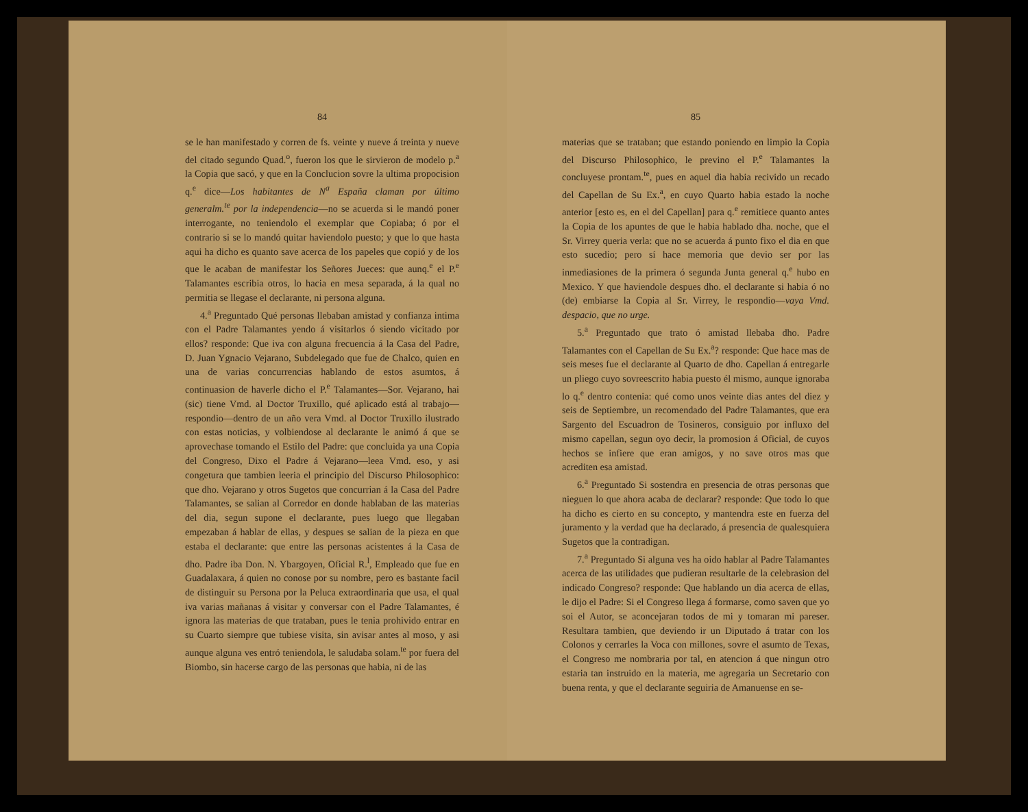84
se le han manifestado y corren de fs. veinte y nueve á treinta y nueve del citado segundo Quad.<sup>o</sup>, fueron los que le sirvieron de modelo p.<sup>a</sup> la Copia que sacó, y que en la Conclucion sovre la ultima propocision q.<sup>e</sup> dice—Los habitantes de N<sup>a</sup> España claman por último generalm.<sup>te</sup> por la independencia—no se acuerda si le mandó poner interrogante, no teniendolo el exemplar que Copiaba; ó por el contrario si se lo mandó quitar haviendolo puesto; y que lo que hasta aqui ha dicho es quanto save acerca de los papeles que copió y de los que le acaban de manifestar los Señores Jueces: que aunq.<sup>e</sup> el P.<sup>e</sup> Talamantes escribia otros, lo hacia en mesa separada, á la qual no permitia se llegase el declarante, ni persona alguna.
4.<sup>a</sup> Preguntado Qué personas llebaban amistad y confianza intima con el Padre Talamantes yendo á visitarlos ó siendo vicitado por ellos? responde: Que iva con alguna frecuencia á la Casa del Padre, D. Juan Ygnacio Vejarano, Subdelegado que fue de Chalco, quien en una de varias concurrencias hablando de estos asumtos, á continuasion de haverle dicho el P.<sup>e</sup> Talamantes—Sor. Vejarano, hai (sic) tiene Vmd. al Doctor Truxillo, qué aplicado está al trabajo—respondio—dentro de un año vera Vmd. al Doctor Truxillo ilustrado con estas noticias, y volbiendose al declarante le animó á que se aprovechase tomando el Estilo del Padre: que concluida ya una Copia del Congreso, Dixo el Padre á Vejarano—leea Vmd. eso, y asi congetura que tambien leeria el principio del Discurso Philosophico: que dho. Vejarano y otros Sugetos que concurrian á la Casa del Padre Talamantes, se salian al Corredor en donde hablaban de las materias del dia, segun supone el declarante, pues luego que llegaban empezaban á hablar de ellas, y despues se salian de la pieza en que estaba el declarante: que entre las personas acistentes á la Casa de dho. Padre iba Don. N. Ybargoyen, Oficial R.<sup>l</sup>, Empleado que fue en Guadalaxara, á quien no conose por su nombre, pero es bastante facil de distinguir su Persona por la Peluca extraordinaria que usa, el qual iva varias mañanas á visitar y conversar con el Padre Talamantes, é ignora las materias de que trataban, pues le tenia prohivido entrar en su Cuarto siempre que tubiese visita, sin avisar antes al moso, y asi aunque alguna ves entró teniendola, le saludaba solam.<sup>te</sup> por fuera del Biombo, sin hacerse cargo de las personas que habia, ni de las
85
materias que se trataban; que estando poniendo en limpio la Copia del Discurso Philosophico, le previno el P.<sup>e</sup> Talamantes la concluyese prontam.<sup>te</sup>, pues en aquel dia habia recivido un recado del Capellan de Su Ex.<sup>a</sup>, en cuyo Quarto habia estado la noche anterior [esto es, en el del Capellan] para q.<sup>e</sup> remitiece quanto antes la Copia de los apuntes de que le habia hablado dha. noche, que el Sr. Virrey queria verla: que no se acuerda á punto fixo el dia en que esto sucedio; pero sí hace memoria que devio ser por las inmediasiones de la primera ó segunda Junta general q.<sup>e</sup> hubo en Mexico. Y que haviendole despues dho. el declarante si habia ó no (de) embiarse la Copia al Sr. Virrey, le respondio—vaya Vmd. despacio, que no urge.
5.<sup>a</sup> Preguntado que trato ó amistad llebaba dho. Padre Talamantes con el Capellan de Su Ex.<sup>a</sup>? responde: Que hace mas de seis meses fue el declarante al Quarto de dho. Capellan á entregarle un pliego cuyo sovreescrito habia puesto él mismo, aunque ignoraba lo q.<sup>e</sup> dentro contenia: qué como unos veinte dias antes del diez y seis de Septiembre, un recomendado del Padre Talamantes, que era Sargento del Escuadron de Tosineros, consiguio por influxo del mismo capellan, segun oyo decir, la promosion á Oficial, de cuyos hechos se infiere que eran amigos, y no save otros mas que acrediten esa amistad.
6.<sup>a</sup> Preguntado Si sostendra en presencia de otras personas que nieguen lo que ahora acaba de declarar? responde: Que todo lo que ha dicho es cierto en su concepto, y mantendra este en fuerza del juramento y la verdad que ha declarado, á presencia de qualesquiera Sugetos que la contradigan.
7.<sup>a</sup> Preguntado Si alguna ves ha oido hablar al Padre Talamantes acerca de las utilidades que pudieran resultarle de la celebrasion del indicado Congreso? responde: Que hablando un dia acerca de ellas, le dijo el Padre: Si el Congreso llega á formarse, como saven que yo soi el Autor, se aconcejaran todos de mi y tomaran mi pareser. Resultara tambien, que deviendo ir un Diputado á tratar con los Colonos y cerrarles la Voca con millones, sovre el asumto de Texas, el Congreso me nombraria por tal, en atencion á que ningun otro estaria tan instruido en la materia, me agregaria un Secretario con buena renta, y que el declarante seguiria de Amanuense en se-